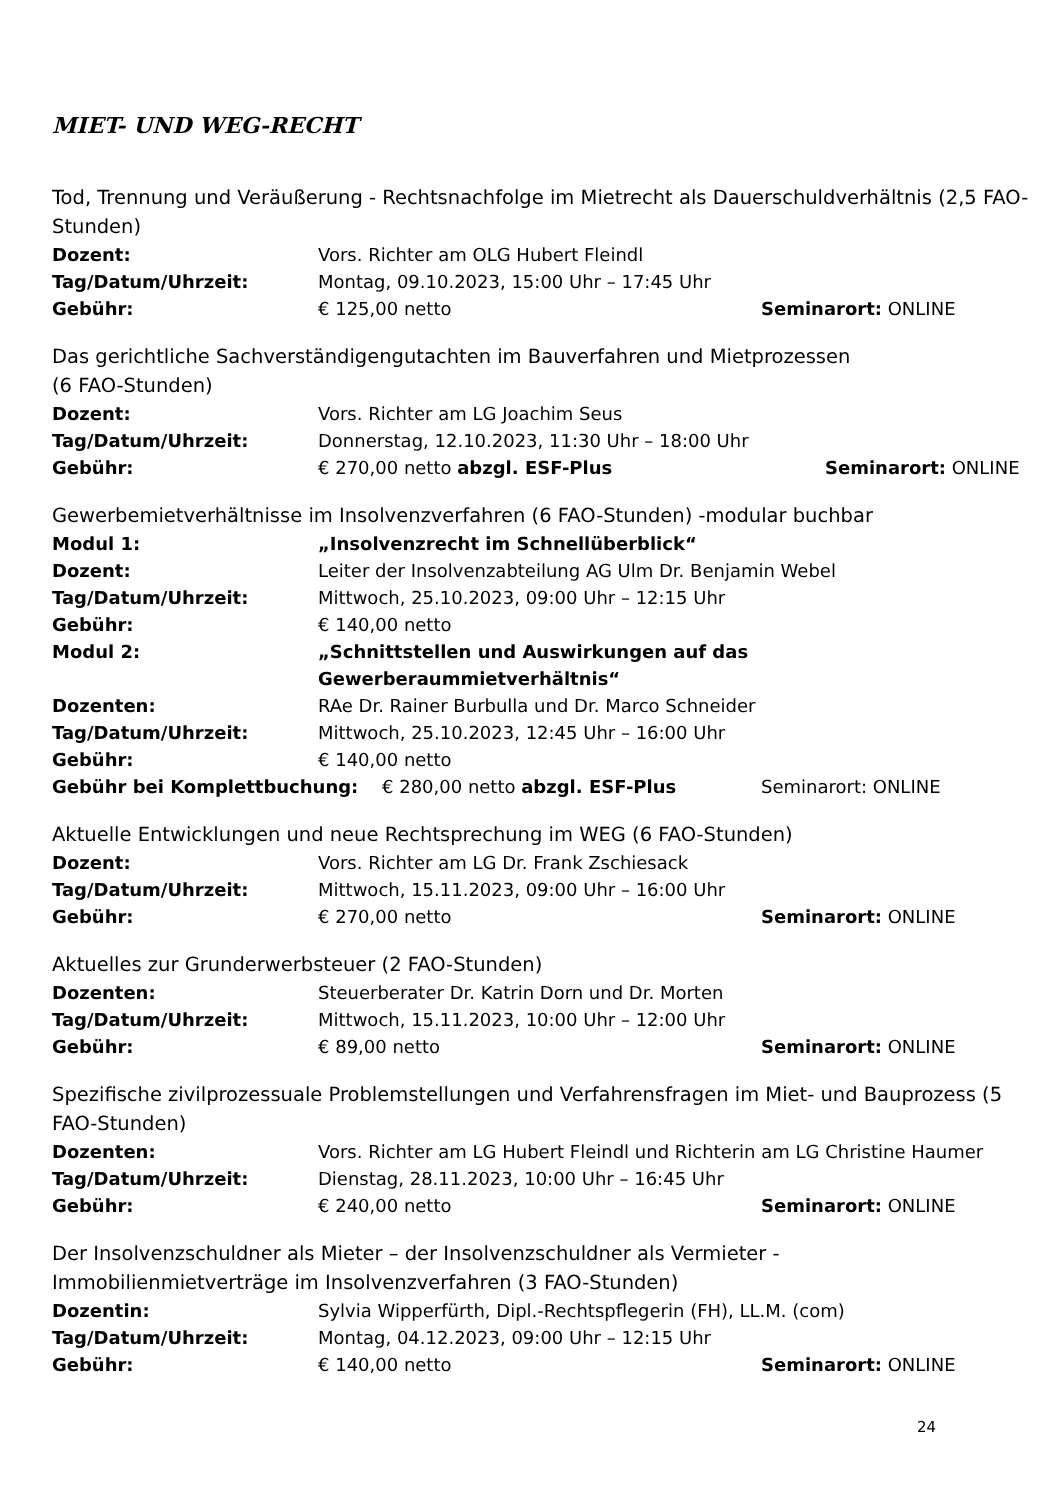MIET- UND WEG-RECHT
Tod, Trennung und Veräußerung - Rechtsnachfolge im Mietrecht als Dauerschuldverhältnis (2,5 FAO-Stunden)
Dozent: Vors. Richter am OLG Hubert Fleindl
Tag/Datum/Uhrzeit: Montag, 09.10.2023, 15:00 Uhr – 17:45 Uhr
Gebühr: € 125,00 netto Seminarort: ONLINE
Das gerichtliche Sachverständigengutachten im Bauverfahren und Mietprozessen
(6 FAO-Stunden)
Dozent: Vors. Richter am LG Joachim Seus
Tag/Datum/Uhrzeit: Donnerstag, 12.10.2023, 11:30 Uhr – 18:00 Uhr
Gebühr: € 270,00 netto abzgl. ESF-Plus Seminarort: ONLINE
Gewerbemietverhältnisse im Insolvenzverfahren (6 FAO-Stunden) -modular buchbar
Modul 1: „Insolvenzrecht im Schnellüberblick“
Dozent: Leiter der Insolvenzabteilung AG Ulm Dr. Benjamin Webel
Tag/Datum/Uhrzeit: Mittwoch, 25.10.2023, 09:00 Uhr – 12:15 Uhr
Gebühr: € 140,00 netto
Modul 2: „Schnittstellen und Auswirkungen auf das Gewerberaummietverhältnis“
Dozenten: RAe Dr. Rainer Burbulla und Dr. Marco Schneider
Tag/Datum/Uhrzeit: Mittwoch, 25.10.2023, 12:45 Uhr – 16:00 Uhr
Gebühr: € 140,00 netto
Gebühr bei Komplettbuchung: € 280,00 netto abzgl. ESF-Plus Seminarort: ONLINE
Aktuelle Entwicklungen und neue Rechtsprechung im WEG (6 FAO-Stunden)
Dozent: Vors. Richter am LG Dr. Frank Zschiesack
Tag/Datum/Uhrzeit: Mittwoch, 15.11.2023, 09:00 Uhr – 16:00 Uhr
Gebühr: € 270,00 netto Seminarort: ONLINE
Aktuelles zur Grunderwerbsteuer (2 FAO-Stunden)
Dozenten: Steuerberater Dr. Katrin Dorn und Dr. Morten
Tag/Datum/Uhrzeit: Mittwoch, 15.11.2023, 10:00 Uhr – 12:00 Uhr
Gebühr: € 89,00 netto Seminarort: ONLINE
Spezifische zivilprozessuale Problemstellungen und Verfahrensfragen im Miet- und Bauprozess (5 FAO-Stunden)
Dozenten: Vors. Richter am LG Hubert Fleindl und Richterin am LG Christine Haumer
Tag/Datum/Uhrzeit: Dienstag, 28.11.2023, 10:00 Uhr – 16:45 Uhr
Gebühr: € 240,00 netto Seminarort: ONLINE
Der Insolvenzschuldner als Mieter – der Insolvenzschuldner als Vermieter -
Immobilienmietverträge im Insolvenzverfahren (3 FAO-Stunden)
Dozentin: Sylvia Wipperfürth, Dipl.-Rechtspflegerin (FH), LL.M. (com)
Tag/Datum/Uhrzeit: Montag, 04.12.2023, 09:00 Uhr – 12:15 Uhr
Gebühr: € 140,00 netto Seminarort: ONLINE
24